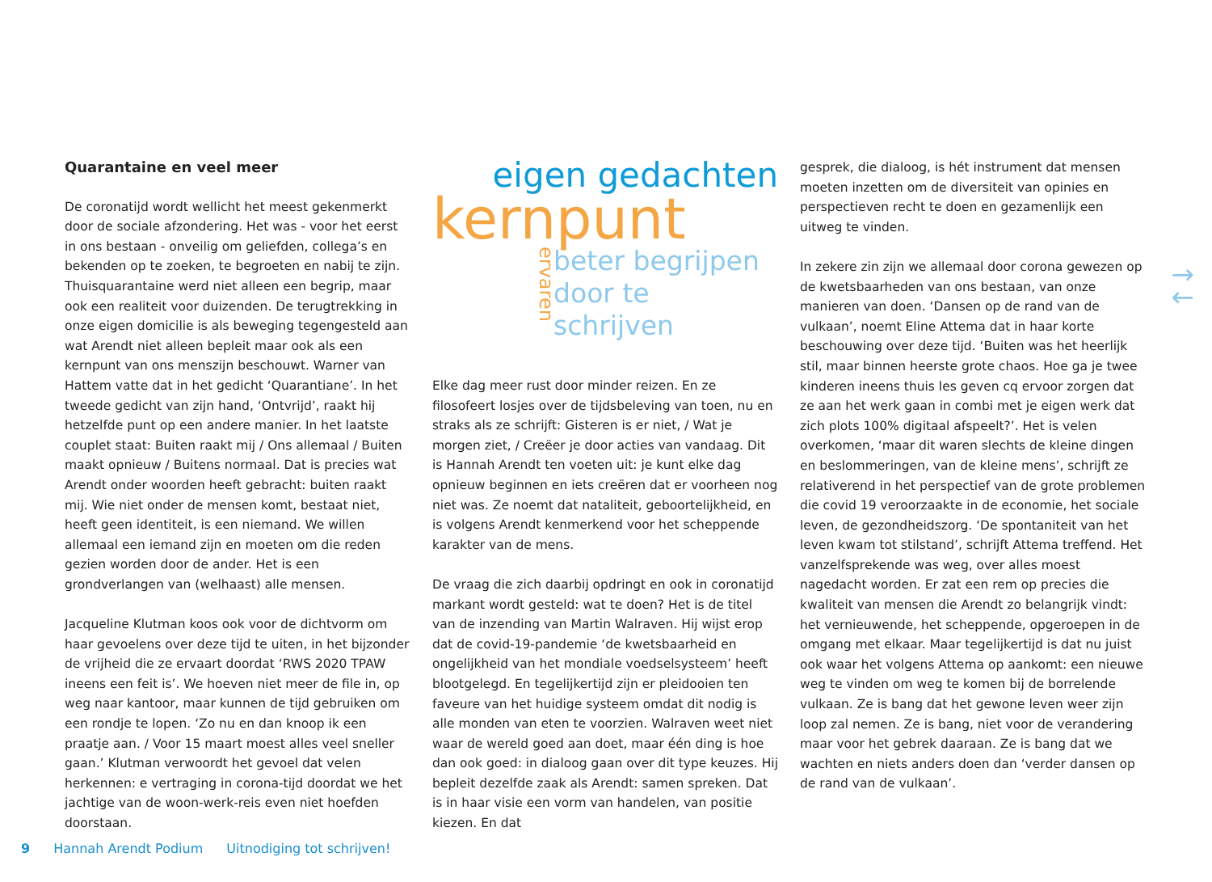Quarantaine en veel meer
De coronatijd wordt wellicht het meest gekenmerkt door de sociale afzondering. Het was - voor het eerst in ons bestaan - onveilig om geliefden, collega’s en bekenden op te zoeken, te begroeten en nabij te zijn. Thuisquarantaine werd niet alleen een begrip, maar ook een realiteit voor duizenden. De terugtrekking in onze eigen domicilie is als beweging tegengesteld aan wat Arendt niet alleen bepleit maar ook als een kernpunt van ons menszijn beschouwt. Warner van Hattem vatte dat in het gedicht ‘Quarantiane’. In het tweede gedicht van zijn hand, ‘Ontvrijd’, raakt hij hetzelfde punt op een andere manier. In het laatste couplet staat: Buiten raakt mij / Ons allemaal / Buiten maakt opnieuw / Buitens normaal. Dat is precies wat Arendt onder woorden heeft gebracht: buiten raakt mij. Wie niet onder de mensen komt, bestaat niet, heeft geen identiteit, is een niemand. We willen allemaal een iemand zijn en moeten om die reden gezien worden door de ander. Het is een grondverlangen van (welhaast) alle mensen.
Jacqueline Klutman koos ook voor de dichtvorm om haar gevoelens over deze tijd te uiten, in het bijzonder de vrijheid die ze ervaart doordat ‘RWS 2020 TPAW ineens een feit is’. We hoeven niet meer de file in, op weg naar kantoor, maar kunnen de tijd gebruiken om een rondje te lopen. ‘Zo nu en dan knoop ik een praatje aan. / Voor 15 maart moest alles veel sneller gaan.’ Klutman verwoordt het gevoel dat velen herkennen: e vertraging in corona-tijd doordat we het jachtige van de woon-werk-reis even niet hoefden doorstaan.
eigen gedachten
kernpunt
beter begrijpen
door te schrijven
ervaren
Elke dag meer rust door minder reizen. En ze filosofeert losjes over de tijdsbeleving van toen, nu en straks als ze schrijft: Gisteren is er niet, / Wat je morgen ziet, / Creëer je door acties van vandaag. Dit is Hannah Arendt ten voeten uit: je kunt elke dag opnieuw beginnen en iets creëren dat er voorheen nog niet was. Ze noemt dat nataliteit, geboortelijkheid, en is volgens Arendt kenmerkend voor het scheppende karakter van de mens.
De vraag die zich daarbij opdringt en ook in coronatijd markant wordt gesteld: wat te doen? Het is de titel van de inzending van Martin Walraven. Hij wijst erop dat de covid-19-pandemie ‘de kwetsbaarheid en ongelijkheid van het mondiale voedselsysteem’ heeft blootgelegd. En tegelijkertijd zijn er pleidooien ten faveure van het huidige systeem omdat dit nodig is alle monden van eten te voorzien. Walraven weet niet waar de wereld goed aan doet, maar één ding is hoe dan ook goed: in dialoog gaan over dit type keuzes. Hij bepleit dezelfde zaak als Arendt: samen spreken. Dat is in haar visie een vorm van handelen, van positie kiezen. En dat
gesprek, die dialoog, is hét instrument dat mensen moeten inzetten om de diversiteit van opinies en perspectieven recht te doen en gezamenlijk een uitweg te vinden.
In zekere zin zijn we allemaal door corona gewezen op de kwetsbaarheden van ons bestaan, van onze manieren van doen. ‘Dansen op de rand van de vulkaan’, noemt Eline Attema dat in haar korte beschouwing over deze tijd. ‘Buiten was het heerlijk stil, maar binnen heerste grote chaos. Hoe ga je twee kinderen ineens thuis les geven cq ervoor zorgen dat ze aan het werk gaan in combi met je eigen werk dat zich plots 100% digitaal afspeelt?’. Het is velen overkomen, ‘maar dit waren slechts de kleine dingen en beslommeringen, van de kleine mens’, schrijft ze relativerend in het perspectief van de grote problemen die covid 19 veroorzaakte in de economie, het sociale leven, de gezondheidszorg. ‘De spontaniteit van het leven kwam tot stilstand’, schrijft Attema treffend. Het vanzelfsprekende was weg, over alles moest nagedacht worden. Er zat een rem op precies die kwaliteit van mensen die Arendt zo belangrijk vindt: het vernieuwende, het scheppende, opgeroepen in de omgang met elkaar. Maar tegelijkertijd is dat nu juist ook waar het volgens Attema op aankomt: een nieuwe weg te vinden om weg te komen bij de borrelende vulkaan. Ze is bang dat het gewone leven weer zijn loop zal nemen. Ze is bang, niet voor de verandering maar voor het gebrek daaraan. Ze is bang dat we wachten en niets anders doen dan ‘verder dansen op de rand van de vulkaan’.
→
←
9 Hannah Arendt Podium Uitnodiging tot schrijven!